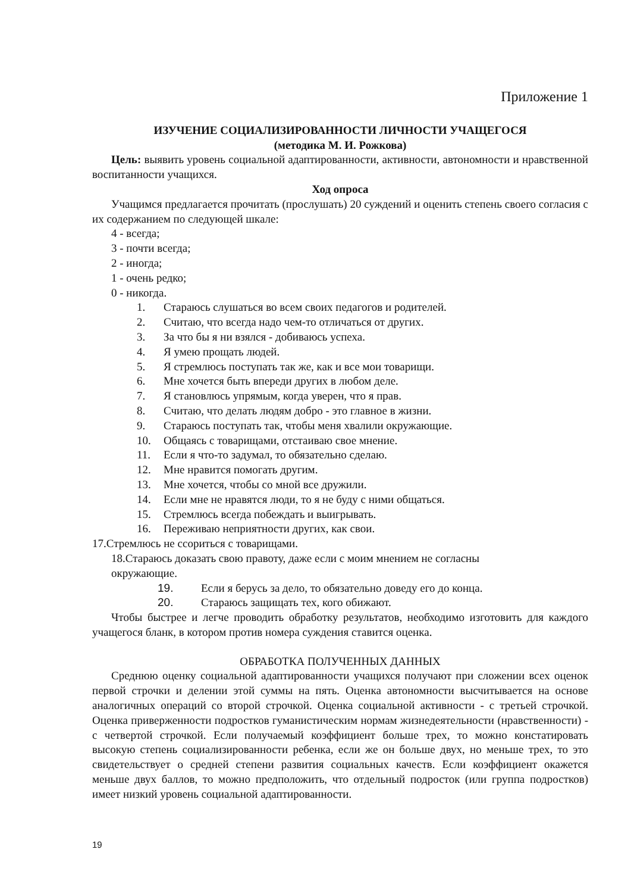Приложение 1
ИЗУЧЕНИЕ СОЦИАЛИЗИРОВАННОСТИ ЛИЧНОСТИ УЧАЩЕГОСЯ
(методика М. И. Рожкова)
Цель: выявить уровень социальной адаптированности, активности, автономности и нравственной воспитанности учащихся.
Ход опроса
Учащимся предлагается прочитать (прослушать) 20 суждений и оценить степень своего согласия с их содержанием по следующей шкале:
4 - всегда;
3 - почти всегда;
2 - иногда;
1 - очень редко;
0 - никогда.
1. Стараюсь слушаться во всем своих педагогов и родителей.
2. Считаю, что всегда надо чем-то отличаться от других.
3. За что бы я ни взялся - добиваюсь успеха.
4. Я умею прощать людей.
5. Я стремлюсь поступать так же, как и все мои товарищи.
6. Мне хочется быть впереди других в любом деле.
7. Я становлюсь упрямым, когда уверен, что я прав.
8. Считаю, что делать людям добро - это главное в жизни.
9. Стараюсь поступать так, чтобы меня хвалили окружающие.
10. Общаясь с товарищами, отстаиваю свое мнение.
11. Если я что-то задумал, то обязательно сделаю.
12. Мне нравится помогать другим.
13. Мне хочется, чтобы со мной все дружили.
14. Если мне не нравятся люди, то я не буду с ними общаться.
15. Стремлюсь всегда побеждать и выигрывать.
16. Переживаю неприятности других, как свои.
17.Стремлюсь не ссориться с товарищами.
18.Стараюсь доказать свою правоту, даже если с моим мнением не согласны окружающие.
19. Если я берусь за дело, то обязательно доведу его до конца.
20. Стараюсь защищать тех, кого обижают.
Чтобы быстрее и легче проводить обработку результатов, необходимо изготовить для каждого учащегося бланк, в котором против номера суждения ставится оценка.
ОБРАБОТКА ПОЛУЧЕННЫХ ДАННЫХ
Среднюю оценку социальной адаптированности учащихся получают при сложении всех оценок первой строчки и делении этой суммы на пять. Оценка автономности высчитывается на основе аналогичных операций со второй строчкой. Оценка социальной активности - с третьей строчкой. Оценка приверженности подростков гуманистическим нормам жизнедеятельности (нравственности) - с четвертой строчкой. Если получаемый коэффициент больше трех, то можно констатировать высокую степень социализированности ребенка, если же он больше двух, но меньше трех, то это свидетельствует о средней степени развития социальных качеств. Если коэффициент окажется меньше двух баллов, то можно предположить, что отдельный подросток (или группа подростков) имеет низкий уровень социальной адаптированности.
19